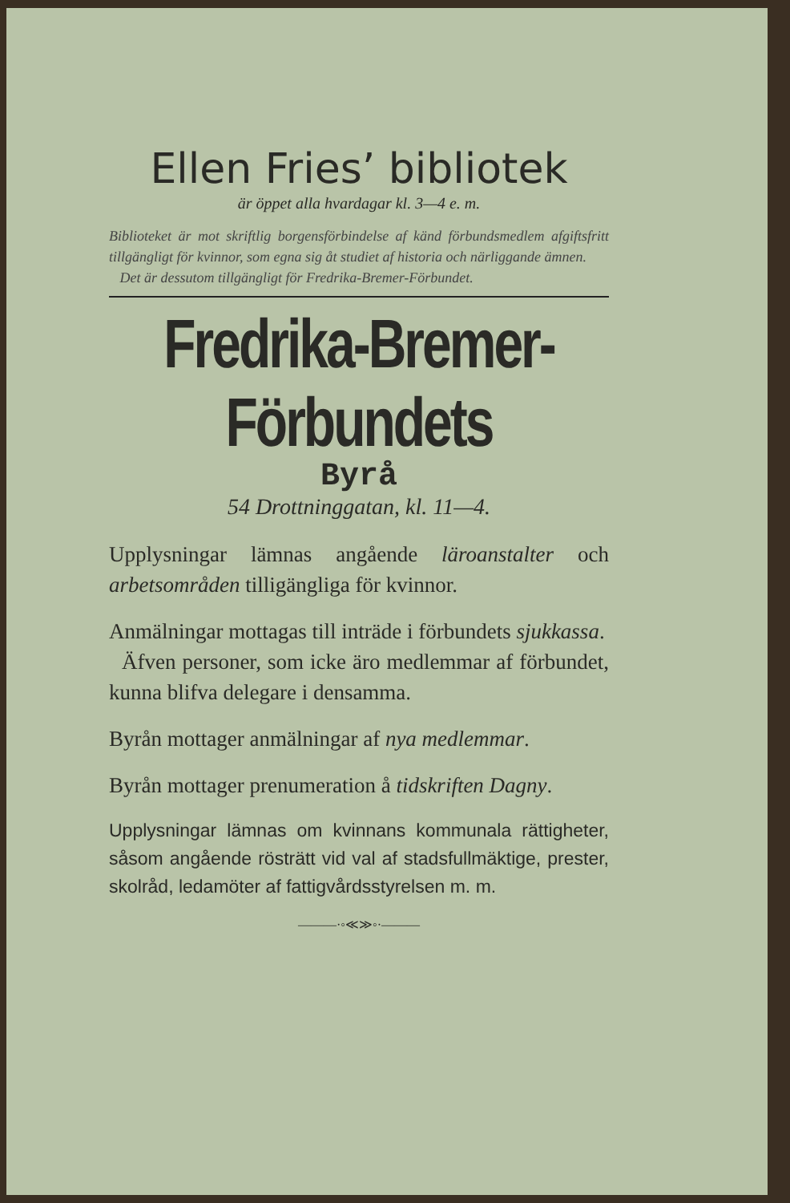Ellen Fries’ bibliotek
är öppet alla hvardagar kl. 3—4 e. m.
Biblioteket är mot skriftlig borgensförbindelse af känd förbundsmedlem afgiftsfritt tillgängligt för kvinnor, som egna sig åt studiet af historia och närliggande ämnen.
Det är dessutom tillgängligt för Fredrika-Bremer-Förbundet.
Fredrika-Bremer-Förbundets
Byrå
54 Drottninggatan, kl. 11—4.
Upplysningar lämnas angående läroanstalter och arbetsområden tilligängliga för kvinnor.
Anmälningar mottagas till inträde i förbundets sjukkassa.
Äfven personer, som icke äro medlemmar af förbundet, kunna blifva delegare i densamma.
Byrån mottager anmälningar af nya medlemmar.
Byrån mottager prenumeration å tidskriften Dagny.
Upplysningar lämnas om kvinnans kommunala rättigheter, såsom angående rösträtt vid val af stadsfullmäktige, prester, skolråd, ledamöter af fattigvårdsstyrelsen m. m.
———·◦≪≫◦·———